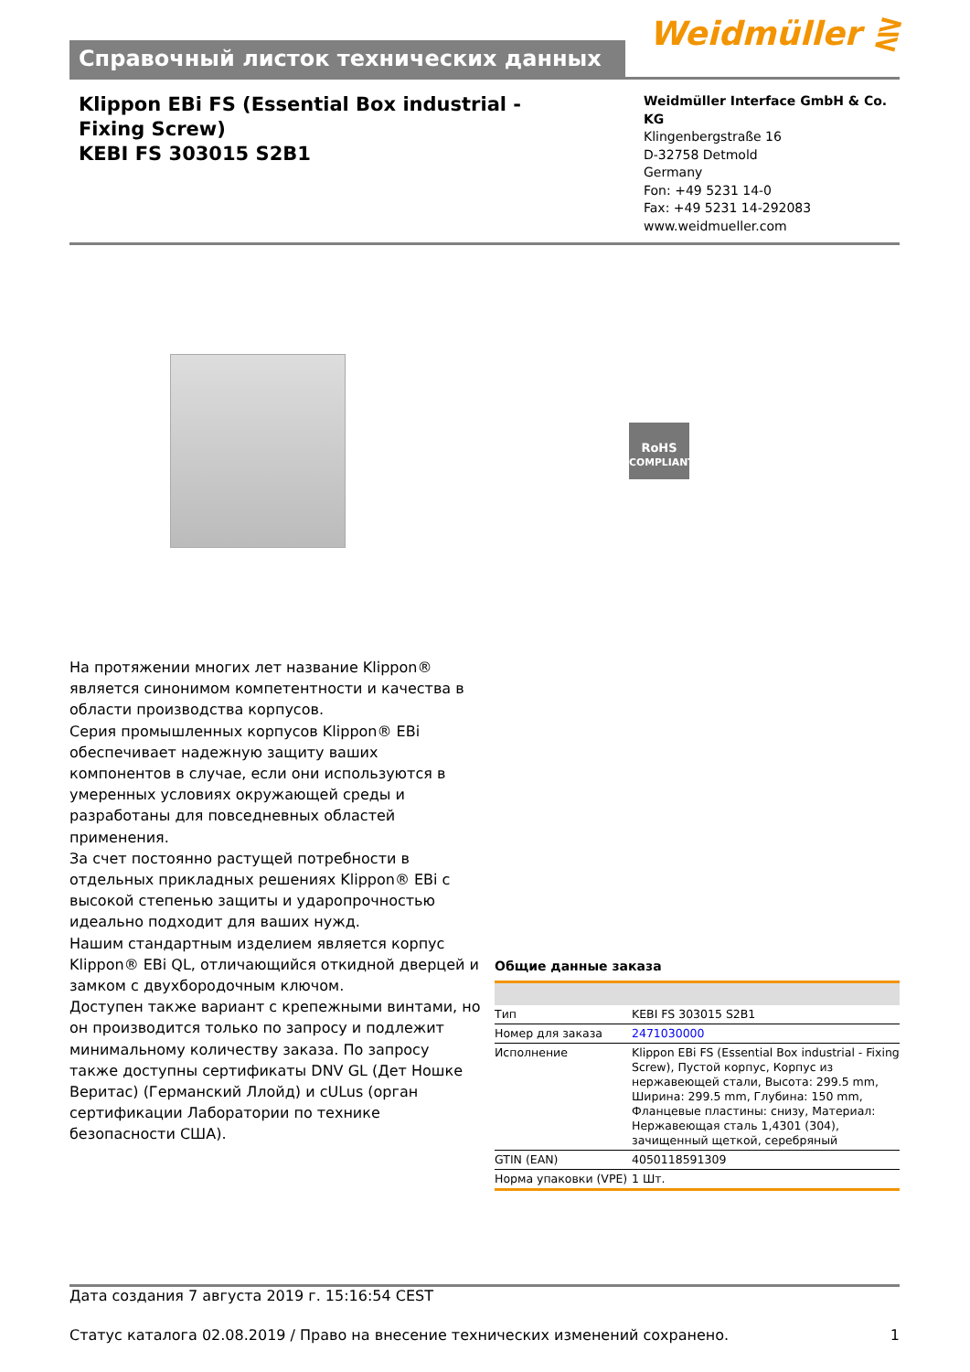Справочный листок технических данных
Weidmüller ⋛
Klippon EBi FS (Essential Box industrial - Fixing Screw)
KEBI FS 303015 S2B1
Weidmüller Interface GmbH & Co. KG
Klingenbergstraße 16
D-32758 Detmold
Germany
Fon: +49 5231 14-0
Fax: +49 5231 14-292083
www.weidmueller.com
RoHS
COMPLIANT
На протяжении многих лет название Klippon® является синонимом компетентности и качества в области производства корпусов.
Серия промышленных корпусов Klippon® EBi обеспечивает надежную защиту ваших компонентов в случае, если они используются в умеренных условиях окружающей среды и разработаны для повседневных областей применения.
За счет постоянно растущей потребности в отдельных прикладных решениях Klippon® EBi с высокой степенью защиты и ударопрочностью идеально подходит для ваших нужд.
Нашим стандартным изделием является корпус Klippon® EBi QL, отличающийся откидной дверцей и замком с двухбородочным ключом.
Доступен также вариант с крепежными винтами, но он производится только по запросу и подлежит минимальному количеству заказа. По запросу также доступны сертификаты DNV GL (Дет Ношке Веритас) (Германский Ллойд) и cULus (орган сертификации Лаборатории по технике безопасности США).
Общие данные заказа
| Тип | KEBI FS 303015 S2B1 |
| Номер для заказа | 2471030000 |
| Исполнение | Klippon EBi FS (Essential Box industrial - Fixing Screw), Пустой корпус, Корпус из нержавеющей стали, Высота: 299.5 mm, Ширина: 299.5 mm, Глубина: 150 mm, Фланцевые пластины: снизу, Материал: Нержавеющая сталь 1,4301 (304), зачищенный щеткой, серебряный |
| GTIN (EAN) | 4050118591309 |
| Норма упаковки (VPE) | 1 Шт. |
Дата создания 7 августа 2019 г. 15:16:54 CEST
Статус каталога 02.08.2019 / Право на внесение технических изменений сохранено. 1